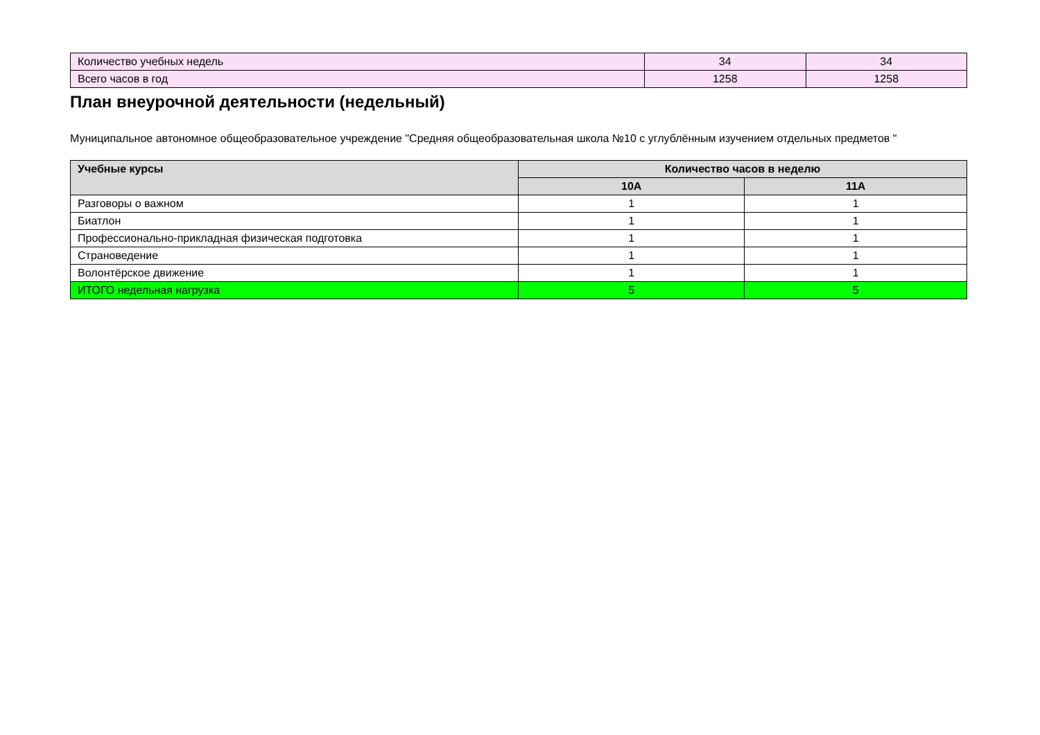| Количество учебных недель | 34 | 34 |
| Всего часов в год | 1258 | 1258 |
План внеурочной деятельности (недельный)
Муниципальное автономное общеобразовательное учреждение "Средняя общеобразовательная школа №10 с углублённым изучением отдельных предметов "
| Учебные курсы | Количество часов в неделю | |
| --- | --- | --- |
| | 10А | 11А |
| Разговоры о важном | 1 | 1 |
| Биатлон | 1 | 1 |
| Профессионально-прикладная физическая подготовка | 1 | 1 |
| Страноведение | 1 | 1 |
| Волонтёрское движение | 1 | 1 |
| ИТОГО недельная нагрузка | 5 | 5 |